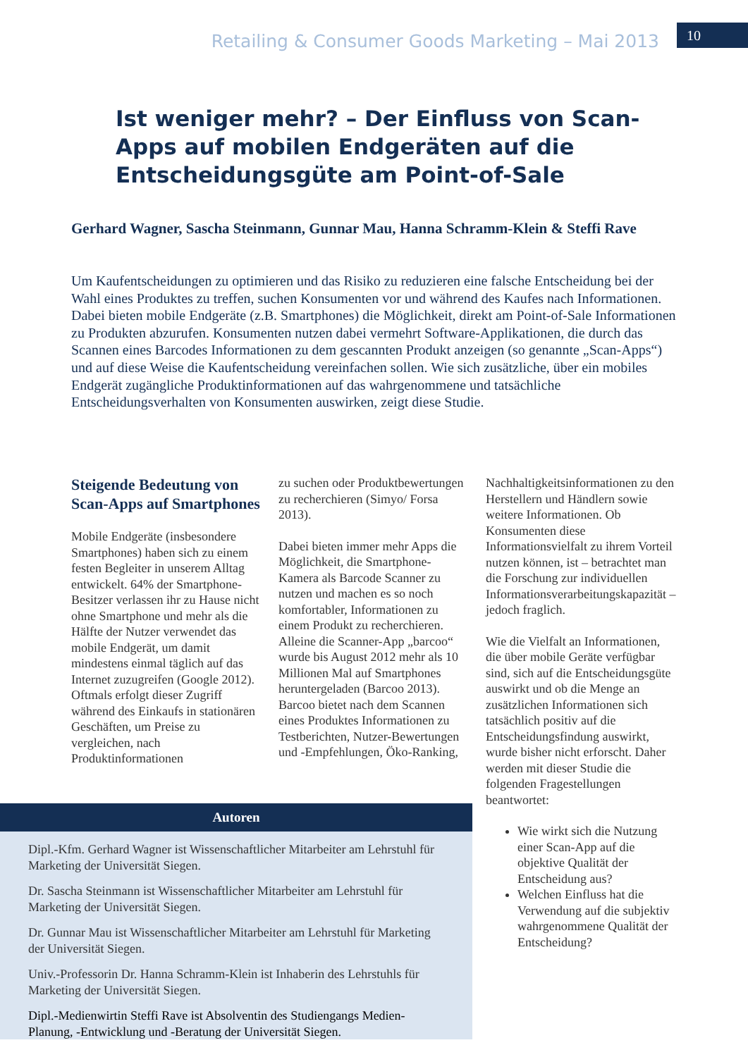Retailing & Consumer Goods Marketing – Mai 2013
10
Ist weniger mehr? – Der Einfluss von Scan-Apps auf mobilen Endgeräten auf die Entscheidungsgüte am Point-of-Sale
Gerhard Wagner, Sascha Steinmann, Gunnar Mau, Hanna Schramm-Klein & Steffi Rave
Um Kaufentscheidungen zu optimieren und das Risiko zu reduzieren eine falsche Entscheidung bei der Wahl eines Produktes zu treffen, suchen Konsumenten vor und während des Kaufes nach Informationen. Dabei bieten mobile Endgeräte (z.B. Smartphones) die Möglichkeit, direkt am Point-of-Sale Informationen zu Produkten abzurufen. Konsumenten nutzen dabei vermehrt Software-Applikationen, die durch das Scannen eines Barcodes Informationen zu dem gescannten Produkt anzeigen (so genannte „Scan-Apps“) und auf diese Weise die Kaufentscheidung vereinfachen sollen. Wie sich zusätzliche, über ein mobiles Endgerät zugängliche Produktinformationen auf das wahrgenommene und tatsächliche Entscheidungsverhalten von Konsumenten auswirken, zeigt diese Studie.
Steigende Bedeutung von Scan-Apps auf Smartphones
Mobile Endgeräte (insbesondere Smartphones) haben sich zu einem festen Begleiter in unserem Alltag entwickelt. 64% der Smartphone-Besitzer verlassen ihr zu Hause nicht ohne Smartphone und mehr als die Hälfte der Nutzer verwendet das mobile Endgerät, um damit mindestens einmal täglich auf das Internet zuzugreifen (Google 2012). Oftmals erfolgt dieser Zugriff während des Einkaufs in stationären Geschäften, um Preise zu vergleichen, nach Produktinformationen
zu suchen oder Produktbewertungen zu recherchieren (Simyo/ Forsa 2013).
Dabei bieten immer mehr Apps die Möglichkeit, die Smartphone-Kamera als Barcode Scanner zu nutzen und machen es so noch komfortabler, Informationen zu einem Produkt zu recherchieren. Alleine die Scanner-App „barcoo“ wurde bis August 2012 mehr als 10 Millionen Mal auf Smartphones heruntergeladen (Barcoo 2013). Barcoo bietet nach dem Scannen eines Produktes Informationen zu Testberichten, Nutzer-Bewertungen und -Empfehlungen, Öko-Ranking,
Nachhaltigkeitsinformationen zu den Herstellern und Händlern sowie weitere Informationen. Ob Konsumenten diese Informationsvielfalt zu ihrem Vorteil nutzen können, ist – betrachtet man die Forschung zur individuellen Informationsverarbeitungskapazität – jedoch fraglich.
Wie die Vielfalt an Informationen, die über mobile Geräte verfügbar sind, sich auf die Entscheidungsgüte auswirkt und ob die Menge an zusätzlichen Informationen sich tatsächlich positiv auf die Entscheidungsfindung auswirkt, wurde bisher nicht erforscht. Daher werden mit dieser Studie die folgenden Fragestellungen beantwortet:
Wie wirkt sich die Nutzung einer Scan-App auf die objektive Qualität der Entscheidung aus?
Welchen Einfluss hat die Verwendung auf die subjektiv wahrgenommene Qualität der Entscheidung?
Autoren
Dipl.-Kfm. Gerhard Wagner ist Wissenschaftlicher Mitarbeiter am Lehrstuhl für Marketing der Universität Siegen.
Dr. Sascha Steinmann ist Wissenschaftlicher Mitarbeiter am Lehrstuhl für Marketing der Universität Siegen.
Dr. Gunnar Mau ist Wissenschaftlicher Mitarbeiter am Lehrstuhl für Marketing der Universität Siegen.
Univ.-Professorin Dr. Hanna Schramm-Klein ist Inhaberin des Lehrstuhls für Marketing der Universität Siegen.
Dipl.-Medienwirtin Steffi Rave ist Absolventin des Studiengangs Medien-Planung, -Entwicklung und -Beratung der Universität Siegen.